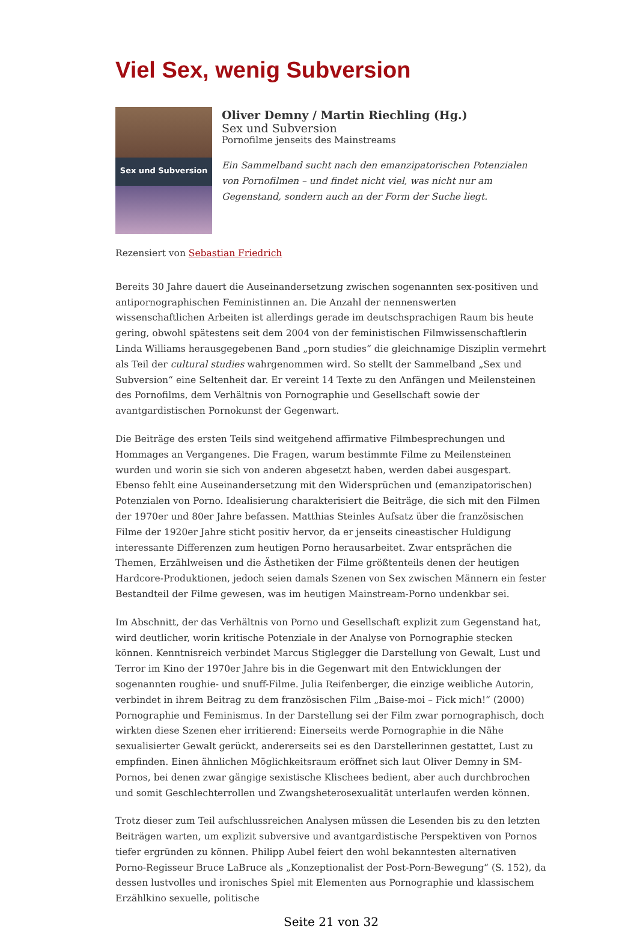Viel Sex, wenig Subversion
Sex und Subversion
Oliver Demny / Martin Riechling (Hg.)
Sex und Subversion
Pornofilme jenseits des Mainstreams
Ein Sammelband sucht nach den emanzipatorischen Potenzialen von Pornofilmen – und findet nicht viel, was nicht nur am Gegenstand, sondern auch an der Form der Suche liegt.
Rezensiert von Sebastian Friedrich
Bereits 30 Jahre dauert die Auseinandersetzung zwischen sogenannten sex-positiven und antipornographischen Feministinnen an. Die Anzahl der nennenswerten wissenschaftlichen Arbeiten ist allerdings gerade im deutschsprachigen Raum bis heute gering, obwohl spätestens seit dem 2004 von der feministischen Filmwissenschaftlerin Linda Williams herausgegebenen Band „porn studies“ die gleichnamige Disziplin vermehrt als Teil der cultural studies wahrgenommen wird. So stellt der Sammelband „Sex und Subversion“ eine Seltenheit dar. Er vereint 14 Texte zu den Anfängen und Meilensteinen des Pornofilms, dem Verhältnis von Pornographie und Gesellschaft sowie der avantgardistischen Pornokunst der Gegenwart.
Die Beiträge des ersten Teils sind weitgehend affirmative Filmbesprechungen und Hommages an Vergangenes. Die Fragen, warum bestimmte Filme zu Meilensteinen wurden und worin sie sich von anderen abgesetzt haben, werden dabei ausgespart. Ebenso fehlt eine Auseinandersetzung mit den Widersprüchen und (emanzipatorischen) Potenzialen von Porno. Idealisierung charakterisiert die Beiträge, die sich mit den Filmen der 1970er und 80er Jahre befassen. Matthias Steinles Aufsatz über die französischen Filme der 1920er Jahre sticht positiv hervor, da er jenseits cineastischer Huldigung interessante Differenzen zum heutigen Porno herausarbeitet. Zwar entsprächen die Themen, Erzählweisen und die Ästhetiken der Filme größtenteils denen der heutigen Hardcore-Produktionen, jedoch seien damals Szenen von Sex zwischen Männern ein fester Bestandteil der Filme gewesen, was im heutigen Mainstream-Porno undenkbar sei.
Im Abschnitt, der das Verhältnis von Porno und Gesellschaft explizit zum Gegenstand hat, wird deutlicher, worin kritische Potenziale in der Analyse von Pornographie stecken können. Kenntnisreich verbindet Marcus Stiglegger die Darstellung von Gewalt, Lust und Terror im Kino der 1970er Jahre bis in die Gegenwart mit den Entwicklungen der sogenannten roughie- und snuff-Filme. Julia Reifenberger, die einzige weibliche Autorin, verbindet in ihrem Beitrag zu dem französischen Film „Baise-moi – Fick mich!“ (2000) Pornographie und Feminismus. In der Darstellung sei der Film zwar pornographisch, doch wirkten diese Szenen eher irritierend: Einerseits werde Pornographie in die Nähe sexualisierter Gewalt gerückt, andererseits sei es den Darstellerinnen gestattet, Lust zu empfinden. Einen ähnlichen Möglichkeitsraum eröffnet sich laut Oliver Demny in SM-Pornos, bei denen zwar gängige sexistische Klischees bedient, aber auch durchbrochen und somit Geschlechterrollen und Zwangsheterosexualität unterlaufen werden können.
Trotz dieser zum Teil aufschlussreichen Analysen müssen die Lesenden bis zu den letzten Beiträgen warten, um explizit subversive und avantgardistische Perspektiven von Pornos tiefer ergründen zu können. Philipp Aubel feiert den wohl bekanntesten alternativen Porno-Regisseur Bruce LaBruce als „Konzeptionalist der Post-Porn-Bewegung“ (S. 152), da dessen lustvolles und ironisches Spiel mit Elementen aus Pornographie und klassischem Erzählkino sexuelle, politische
Seite 21 von 32